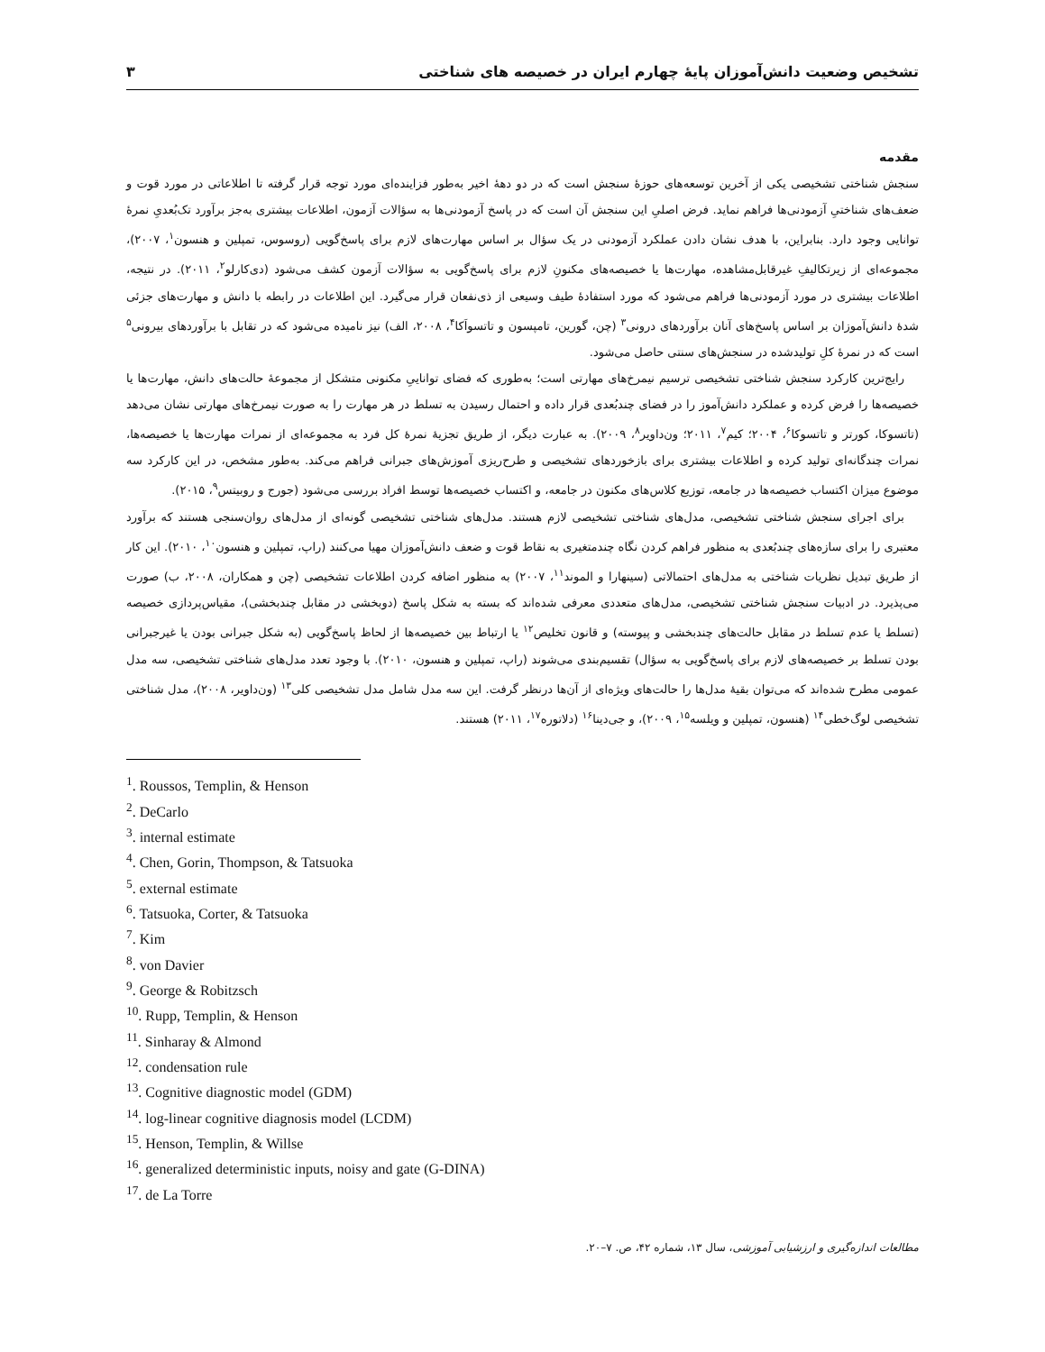۳ تشخیص وضعیت دانش‌آموزان پایهٔ چهارم ایران در خصیصه های شناختی
مقدمه
سنجش شناختی تشخیصی یکی از آخرین توسعه‌های حوزهٔ سنجش است که در دو دههٔ اخیر به‌طور فزاینده‌ای مورد توجه قرار گرفته تا اطلاعاتی در مورد قوت و ضعف‌های شناختیِ آزمودنی‌ها فراهم نماید. فرض اصلیِ این سنجش آن است که در پاسخ آزمودنی‌ها به سؤالات آزمون، اطلاعات بیشتری به‌جز برآورد تک‌بُعدیِ نمرهٔ توانایی وجود دارد. بنابراین، با هدف نشان دادن عملکرد آزمودنی در یک سؤال بر اساس مهارت‌های لازم برای پاسخ‌گویی (روسوس، تمپلین و هنسون<sup>۱</sup>، ۲۰۰۷)، مجموعه‌ای از زیرتکالیفِ غیرقابل‌مشاهده، مهارت‌ها یا خصیصه‌های مکنونِ لازم برای پاسخ‌گویی به سؤالات آزمون کشف می‌شود (دی‌کارلو<sup>۲</sup>، ۲۰۱۱). در نتیجه، اطلاعات بیشتری در مورد آزمودنی‌ها فراهم می‌شود که مورد استفادهٔ طیف وسیعی از ذی‌نفعان قرار می‌گیرد. این اطلاعات در رابطه با دانش و مهارت‌های جزئی شدهٔ دانش‌آموزان بر اساس پاسخ‌های آنان برآوردهای درونی<sup>۳</sup> (چن، گورین، تامپسون و تاتسواَکا<sup>۴</sup>، ۲۰۰۸، الف) نیز نامیده می‌شود که در تقابل با برآوردهای بیرونی<sup>۵</sup> است که در نمرهٔ کلِ تولیدشده در سنجش‌های سنتی حاصل می‌شود.
رایج‌ترین کارکرد سنجش شناختی تشخیصی ترسیم نیمرخ‌های مهارتی است؛ به‌طوری که فضای تواناییِ مکنونی متشکل از مجموعهٔ حالت‌های دانش، مهارت‌ها یا خصیصه‌ها را فرض کرده و عملکرد دانش‌آموز را در فضای چندبُعدی قرار داده و احتمال رسیدن به تسلط در هر مهارت را به صورت نیمرخ‌های مهارتی نشان می‌دهد (تاتسوکا، کورتر و تاتسوکا<sup>۶</sup>، ۲۰۰۴؛ کیم<sup>۷</sup>، ۲۰۱۱؛ ون‌داویر<sup>۸</sup>، ۲۰۰۹). به عبارت دیگر، از طریق تجزیهٔ نمرهٔ کل فرد به مجموعه‌ای از نمرات مهارت‌ها یا خصیصه‌ها، نمرات چندگانه‌ای تولید کرده و اطلاعات بیشتری برای بازخوردهای تشخیصی و طرح‌ریزی آموزش‌های جبرانی فراهم می‌کند. به‌طور مشخص، در این کارکرد سه موضوع میزان اکتساب خصیصه‌ها در جامعه، توزیع کلاس‌های مکنون در جامعه، و اکتساب خصیصه‌ها توسط افراد بررسی می‌شود (جورج و روبیتس<sup>۹</sup>، ۲۰۱۵).
برای اجرای سنجش شناختی تشخیصی، مدل‌های شناختی تشخیصی لازم هستند. مدل‌های شناختی تشخیصی گونه‌ای از مدل‌های روان‌سنجی هستند که برآورد معتبری را برای سازه‌های چندبُعدی به منظور فراهم کردن نگاه چندمتغیری به نقاط قوت و ضعف دانش‌آموزان مهیا می‌کنند (راپ، تمپلین و هنسون<sup>۱۰</sup>، ۲۰۱۰). این کار از طریق تبدیل نظریات شناختی به مدل‌های احتمالاتی (سینهارا و الموند<sup>۱۱</sup>، ۲۰۰۷) به منظور اضافه کردن اطلاعات تشخیصی (چن و همکاران، ۲۰۰۸، ب) صورت می‌پذیرد. در ادبیات سنجش شناختی تشخیصی، مدل‌های متعددی معرفی شده‌اند که بسته به شکل پاسخ (دوبخشی در مقابل چندبخشی)، مقیاس‌پردازی خصیصه (تسلط یا عدم تسلط در مقابل حالت‌های چندبخشی و پیوسته) و قانون تخلیص<sup>۱۲</sup> یا ارتباط بین خصیصه‌ها از لحاظ پاسخ‌گویی (به شکل جبرانی بودن یا غیرجبرانی بودن تسلط بر خصیصه‌های لازم برای پاسخ‌گویی به سؤال) تقسیم‌بندی می‌شوند (راپ، تمپلین و هنسون، ۲۰۱۰). با وجود تعدد مدل‌های شناختی تشخیصی، سه مدل عمومی مطرح شده‌اند که می‌توان بقیهٔ مدل‌ها را حالت‌های ویژه‌ای از آن‌ها درنظر گرفت. این سه مدل شامل مدل تشخیصی کلی<sup>۱۳</sup> (ون‌داویر، ۲۰۰۸)، مدل شناختی تشخیصی لوگ‌خطی<sup>۱۴</sup> (هنسون، تمپلین و ویلسه<sup>۱۵</sup>، ۲۰۰۹)، و جی‌دینا<sup>۱۶</sup> (دلاتوره<sup>۱۷</sup>، ۲۰۱۱) هستند.
<sup>1</sup>. Roussos, Templin, & Henson
<sup>2</sup>. DeCarlo
<sup>3</sup>. internal estimate
<sup>4</sup>. Chen, Gorin, Thompson, & Tatsuoka
<sup>5</sup>. external estimate
<sup>6</sup>. Tatsuoka, Corter, & Tatsuoka
<sup>7</sup>. Kim
<sup>8</sup>. von Davier
<sup>9</sup>. George & Robitzsch
<sup>10</sup>. Rupp, Templin, & Henson
<sup>11</sup>. Sinharay & Almond
<sup>12</sup>. condensation rule
<sup>13</sup>. Cognitive diagnostic model (GDM)
<sup>14</sup>. log-linear cognitive diagnosis model (LCDM)
<sup>15</sup>. Henson, Templin, & Willse
<sup>16</sup>. generalized deterministic inputs, noisy and gate (G-DINA)
<sup>17</sup>. de La Torre
مطالعات اندازه‌گیری و ارزشیابی آموزشی، سال ۱۳، شماره ۴۲، ص. ۷–۲۰.